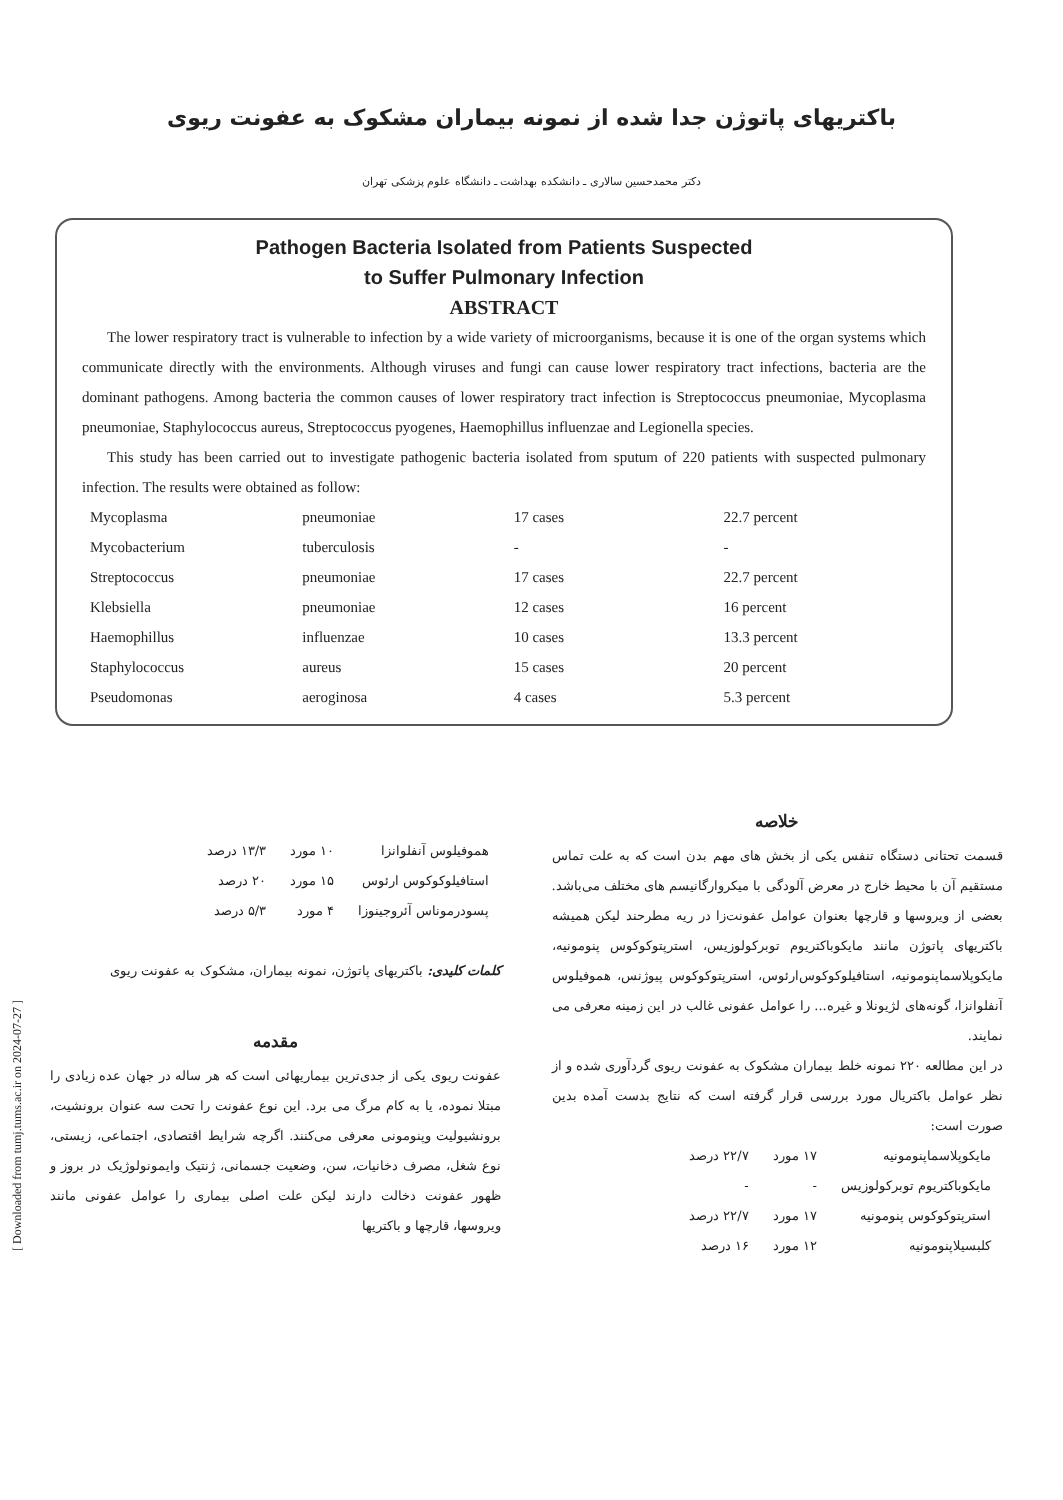[ Downloaded from tumj.tums.ac.ir on 2024-07-27 ]
باکتریهای پاتوژن جدا شده از نمونه بیماران مشکوک به عفونت ریوی
دکتر محمدحسین سالاری ـ دانشکده بهداشت ـ دانشگاه علوم پزشکی تهران
Pathogen Bacteria Isolated from Patients Suspected
to Suffer Pulmonary Infection
ABSTRACT
The lower respiratory tract is vulnerable to infection by a wide variety of microorganisms, because it is one of the organ systems which communicate directly with the environments. Although viruses and fungi can cause lower respiratory tract infections, bacteria are the dominant pathogens. Among bacteria the common causes of lower respiratory tract infection is Streptococcus pneumoniae, Mycoplasma pneumoniae, Staphylococcus aureus, Streptococcus pyogenes, Haemophillus influenzae and Legionella species.
This study has been carried out to investigate pathogenic bacteria isolated from sputum of 220 patients with suspected pulmonary infection. The results were obtained as follow:
| Mycoplasma | pneumoniae | 17 cases | 22.7 percent |
| Mycobacterium | tuberculosis | - | - |
| Streptococcus | pneumoniae | 17 cases | 22.7 percent |
| Klebsiella | pneumoniae | 12 cases | 16 percent |
| Haemophillus | influenzae | 10 cases | 13.3 percent |
| Staphylococcus | aureus | 15 cases | 20 percent |
| Pseudomonas | aeroginosa | 4 cases | 5.3 percent |
خلاصه
قسمت تحتانی دستگاه تنفس یکی از بخش های مهم بدن است که به علت تماس مستقیم آن با محیط خارج در معرض آلودگی با میکروارگانیسم های مختلف می‌باشد. بعضی از ویروسها و قارچها بعنوان عوامل عفونت‌زا در ریه مطرحند لیکن همیشه باکتریهای پاتوژن مانند مایکوباکتریوم توبرکولوزیس، استرپتوکوکوس پنومونیه، مایکوپلاسماپنومونیه، استافیلوکوکوس‌ارئوس، استرپتوکوکوس پیوژنس، هموفیلوس آنفلوانزا، گونه‌های لژیونلا و غیره... را عوامل عفونی غالب در این زمینه معرفی می نمایند.
در این مطالعه ۲۲۰ نمونه خلط بیماران مشکوک به عفونت ریوی گردآوری شده و از نظر عوامل باکتریال مورد بررسی قرار گرفته است که نتایج بدست آمده بدین صورت است:
| مایکوپلاسماپنومونیه | ۱۷ مورد | ۲۲/۷ درصد |
| مایکوباکتریوم توبرکولوزیس | - | - |
| استرپتوکوکوس پنومونیه | ۱۷ مورد | ۲۲/۷ درصد |
| کلبسیلاپنومونیه | ۱۲ مورد | ۱۶ درصد |
| هموفیلوس آنفلوانزا | ۱۰ مورد | ۱۳/۳ درصد |
| استافیلوکوکوس ارئوس | ۱۵ مورد | ۲۰ درصد |
| پسودرموناس آئروجینوزا | ۴ مورد | ۵/۳ درصد |
کلمات کلیدی: باکتریهای پاتوژن، نمونه بیماران، مشکوک به عفونت ریوی
مقدمه
عفونت ریوی یکی از جدی‌ترین بیماریهائی است که هر ساله در جهان عده زیادی را مبتلا نموده، یا به کام مرگ می برد. این نوع عفونت را تحت سه عنوان برونشیت، برونشیولیت وپنومونی معرفی می‌کنند. اگرچه شرایط اقتصادی، اجتماعی، زیستی، نوع شغل، مصرف دخانیات، سن، وضعیت جسمانی، ژنتیک وایمونولوژیک در بروز و ظهور عفونت دخالت دارند لیکن علت اصلی بیماری را عوامل عفونی مانند ویروسها، قارچها و باکتریها